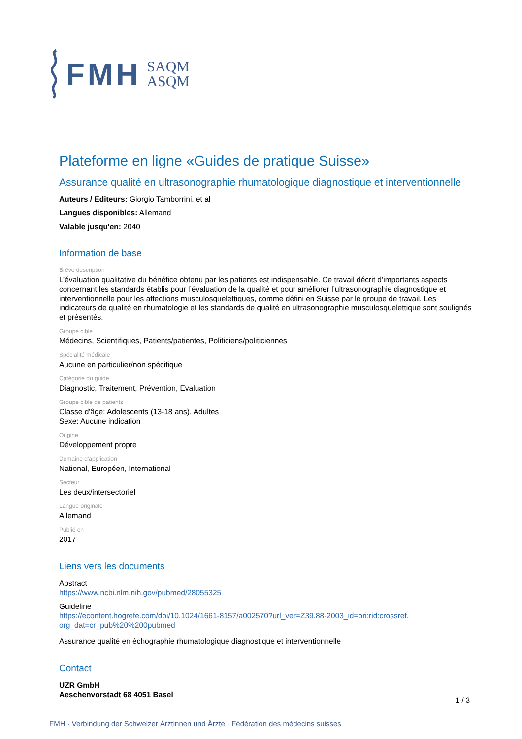FMH SAQM
ASQM
Plateforme en ligne «Guides de pratique Suisse»
Assurance qualité en ultrasonographie rhumatologique diagnostique et interventionnelle
Auteurs / Editeurs: Giorgio Tamborrini, et al
Langues disponibles: Allemand
Valable jusqu'en: 2040
Information de base
Brève description
L’évaluation qualitative du bénéfice obtenu par les patients est indispensable. Ce travail décrit d’importants aspects concernant les standards établis pour l’évaluation de la qualité et pour améliorer l’ultrasonographie diagnostique et interventionnelle pour les affections musculosquelettiques, comme défini en Suisse par le groupe de travail. Les indicateurs de qualité en rhumatologie et les standards de qualité en ultrasonographie musculosquelettique sont soulignés et présentés.
Groupe cible
Médecins, Scientifiques, Patients/patientes, Politiciens/politiciennes
Spécialité médicale
Aucune en particulier/non spécifique
Catégorie du guide
Diagnostic, Traitement, Prévention, Evaluation
Groupe cible de patients
Classe d'âge: Adolescents (13-18 ans), Adultes
Sexe: Aucune indication
Origine
Développement propre
Domaine d'application
National, Européen, International
Secteur
Les deux/intersectoriel
Langue originale
Allemand
Publié en
2017
Liens vers les documents
Abstract
https://www.ncbi.nlm.nih.gov/pubmed/28055325
Guideline
https://econtent.hogrefe.com/doi/10.1024/1661-8157/a002570?url_ver=Z39.88-2003_id=ori:rid:crossref.
org_dat=cr_pub%20%200pubmed
Assurance qualité en échographie rhumatologique diagnostique et interventionnelle
Contact
UZR GmbH
Aeschenvorstadt 68 4051 Basel
1 / 3
FMH · Verbindung der Schweizer Ärztinnen und Ärzte · Fédération des médecins suisses